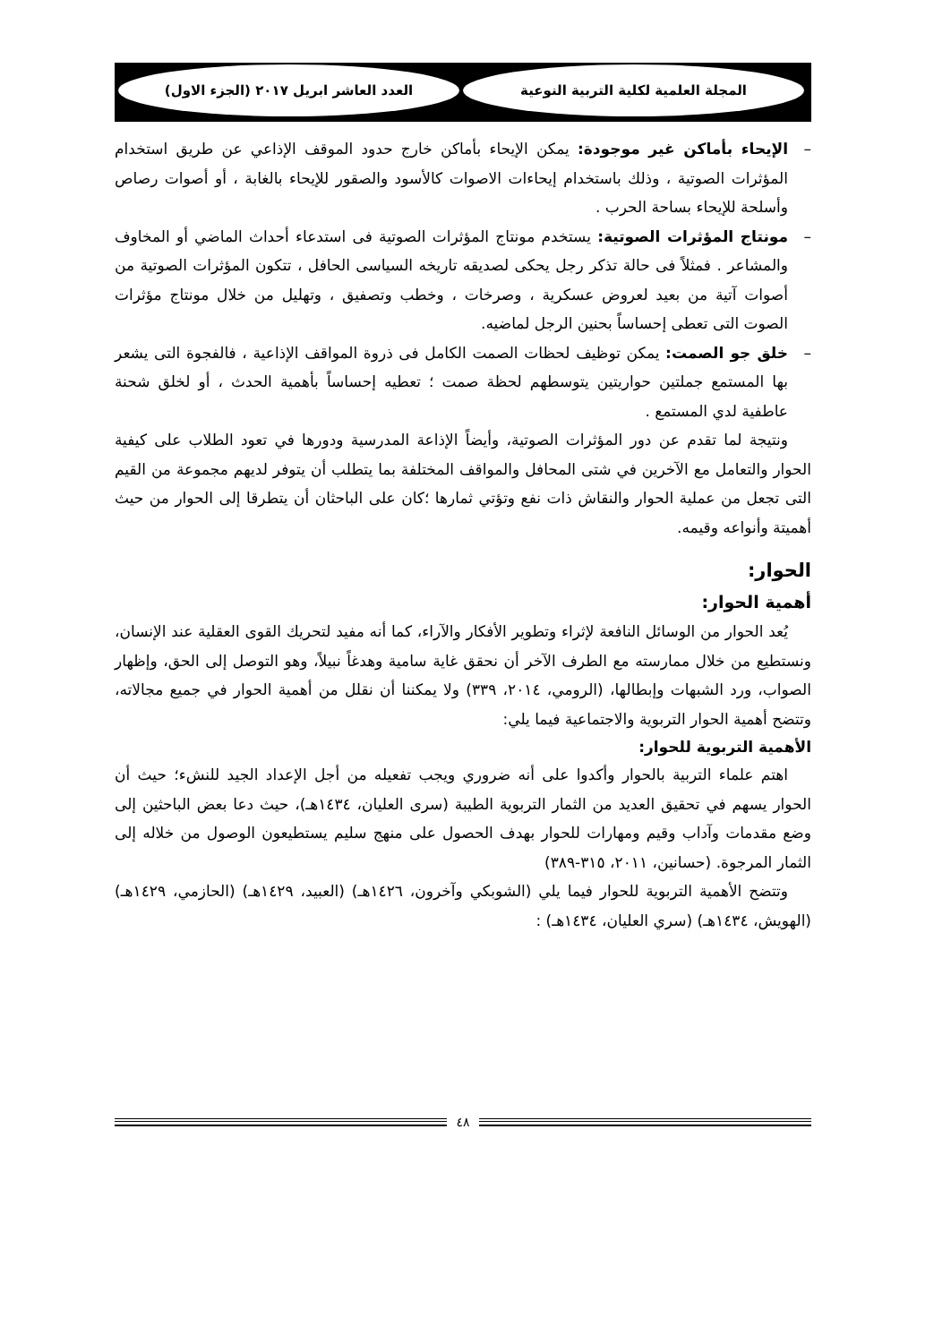المجلة العلمية لكلية التربية النوعية
العدد العاشر ابريل ٢٠١٧ (الجزء الاول)
– الإيحاء بأماكن غير موجودة: يمكن الإيحاء بأماكن خارج حدود الموقف الإذاعي عن طريق استخدام المؤثرات الصوتية ، وذلك باستخدام إيحاءات الاصوات كالأسود والصقور للإيحاء بالغابة ، أو أصوات رصاص وأسلحة للإيحاء بساحة الحرب .
– مونتاج المؤثرات الصوتية: يستخدم مونتاج المؤثرات الصوتية فى استدعاء أحداث الماضي أو المخاوف والمشاعر . فمثلاً فى حالة تذكر رجل يحكى لصديقه تاريخه السياسى الحافل ، تتكون المؤثرات الصوتية من أصوات آتية من بعيد لعروض عسكرية ، وصرخات ، وخطب وتصفيق ، وتهليل من خلال مونتاج مؤثرات الصوت التى تعطى إحساساً بحنين الرجل لماضيه.
– خلق جو الصمت: يمكن توظيف لحظات الصمت الكامل فى ذروة المواقف الإذاعية ، فالفجوة التى يشعر بها المستمع جملتين حواريتين يتوسطهم لحظة صمت ؛ تعطيه إحساساً بأهمية الحدث ، أو لخلق شحنة عاطفية لدي المستمع .
ونتيجة لما تقدم عن دور المؤثرات الصوتية، وأيضاً الإذاعة المدرسية ودورها في تعود الطلاب على كيفية الحوار والتعامل مع الآخرين في شتى المحافل والمواقف المختلفة بما يتطلب أن يتوفر لديهم مجموعة من القيم التى تجعل من عملية الحوار والنقاش ذات نفع وتؤتي ثمارها ؛كان على الباحثان أن يتطرقا إلى الحوار من حيث أهميتة وأنواعه وقيمه.
الحوار:
أهمية الحوار:
يُعد الحوار من الوسائل النافعة لإثراء وتطوير الأفكار والآراء، كما أنه مفيد لتحريك القوى العقلية عند الإنسان، ونستطيع من خلال ممارسته مع الطرف الآخر أن نحقق غاية سامية وهدغاً نبيلاً، وهو التوصل إلى الحق، وإظهار الصواب، ورد الشبهات وإبطالها، (الرومي، ٢٠١٤، ٣٣٩) ولا يمكننا أن نقلل من أهمية الحوار في جميع مجالاته، وتتضح أهمية الحوار التربوية والاجتماعية فيما يلي:
الأهمية التربوية للحوار:
اهتم علماء التربية بالحوار وأكدوا على أنه ضروري ويجب تفعيله من أجل الإعداد الجيد للنشء؛ حيث أن الحوار يسهم في تحقيق العديد من الثمار التربوية الطيبة (سرى العليان، ١٤٣٤هـ)، حيث دعا بعض الباحثين إلى وضع مقدمات وآداب وقيم ومهارات للحوار بهدف الحصول على منهج سليم يستطيعون الوصول من خلاله إلى الثمار المرجوة. (حسانين، ٢٠١١، ٣١٥-٣٨٩)
وتتضح الأهمية التربوية للحوار فيما يلي (الشوبكي وآخرون، ١٤٢٦هـ) (العبيد، ١٤٢٩هـ) (الحازمي، ١٤٢٩هـ) (الهويش، ١٤٣٤هـ) (سري العليان، ١٤٣٤هـ) :
٤٨